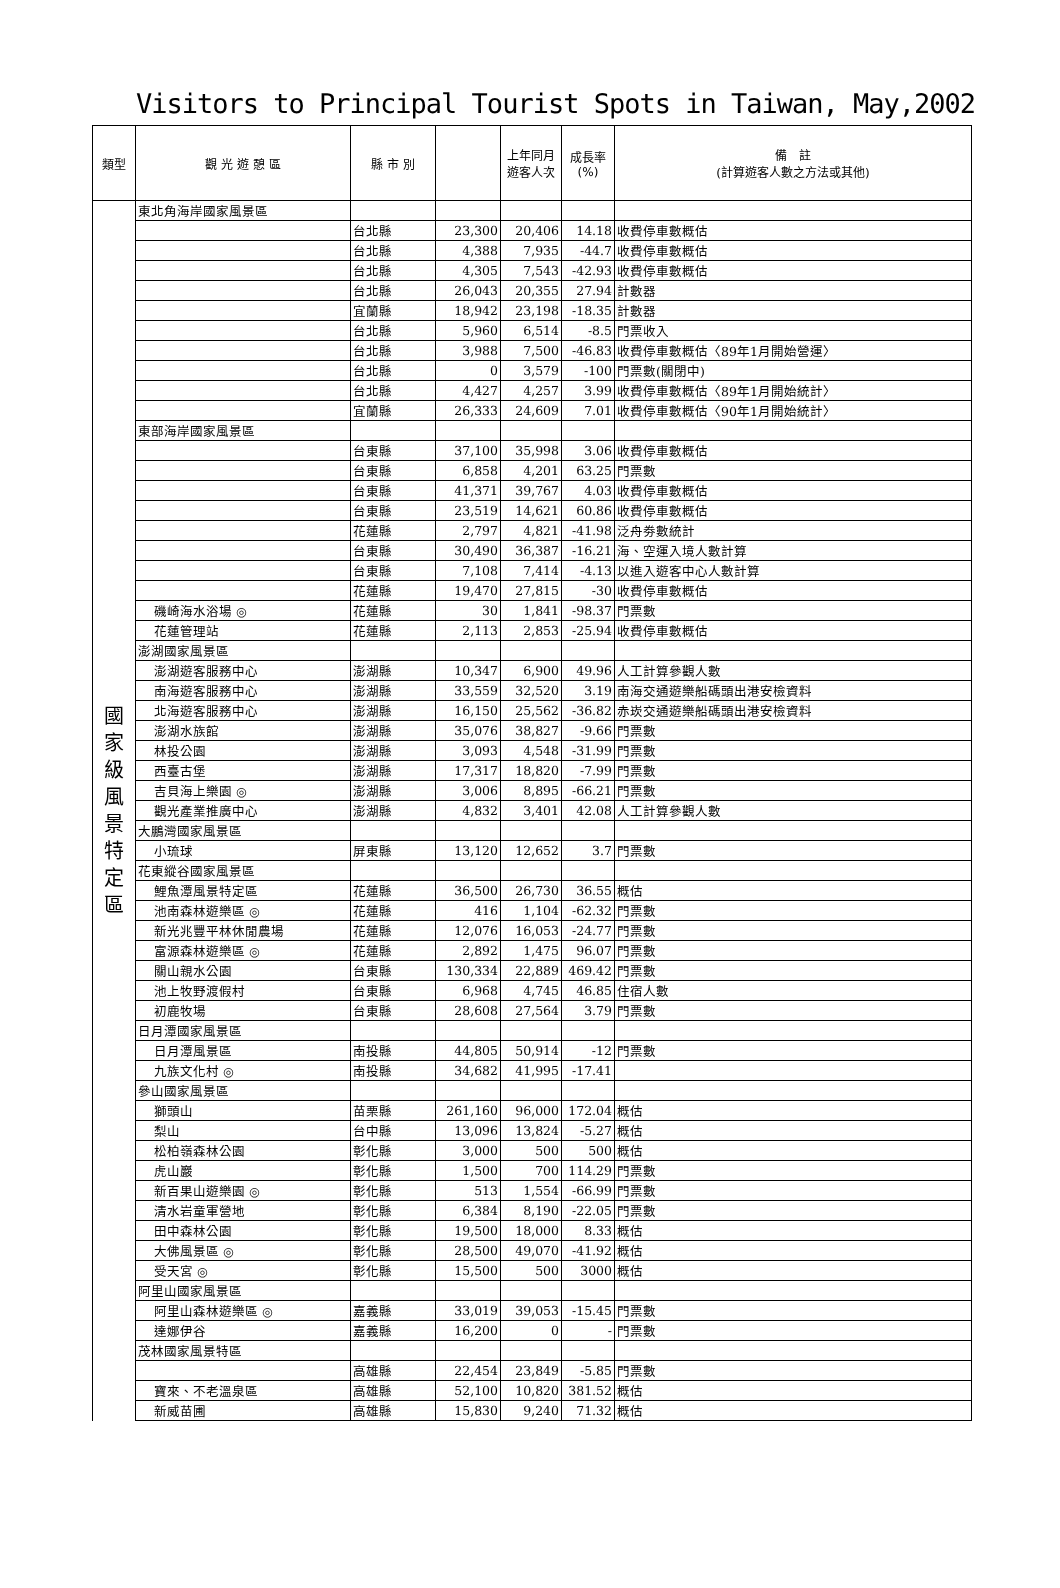Visitors to Principal Tourist Spots in Taiwan, May,2002
| 類型 | 觀 光 遊 憩 區 | 縣 市 別 | | 上年同月 遊客人次 | 成長率 (%) | 備 註 (計算遊客人數之方法或其他) |
| --- | --- | --- | --- | --- | --- | --- |
| 國 家 級 風 景 特 定 區 | 東北角海岸國家風景區 | | | | | |
| | | 台北縣 | 23,300 | 20,406 | 14.18 | 收費停車數概估 |
| | | 台北縣 | 4,388 | 7,935 | -44.7 | 收費停車數概估 |
| | | 台北縣 | 4,305 | 7,543 | -42.93 | 收費停車數概估 |
| | | 台北縣 | 26,043 | 20,355 | 27.94 | 計數器 |
| | | 宜蘭縣 | 18,942 | 23,198 | -18.35 | 計數器 |
| | | 台北縣 | 5,960 | 6,514 | -8.5 | 門票收入 |
| | | 台北縣 | 3,988 | 7,500 | -46.83 | 收費停車數概估〈89年1月開始營運〉 |
| | | 台北縣 | 0 | 3,579 | -100 | 門票數(關閉中) |
| | | 台北縣 | 4,427 | 4,257 | 3.99 | 收費停車數概估〈89年1月開始統計〉 |
| | | 宜蘭縣 | 26,333 | 24,609 | 7.01 | 收費停車數概估〈90年1月開始統計〉 |
| | 東部海岸國家風景區 | | | | | |
| | | 台東縣 | 37,100 | 35,998 | 3.06 | 收費停車數概估 |
| | | 台東縣 | 6,858 | 4,201 | 63.25 | 門票數 |
| | | 台東縣 | 41,371 | 39,767 | 4.03 | 收費停車數概估 |
| | | 台東縣 | 23,519 | 14,621 | 60.86 | 收費停車數概估 |
| | | 花蓮縣 | 2,797 | 4,821 | -41.98 | 泛舟劵數統計 |
| | | 台東縣 | 30,490 | 36,387 | -16.21 | 海、空運入境人數計算 |
| | | 台東縣 | 7,108 | 7,414 | -4.13 | 以進入遊客中心人數計算 |
| | | 花蓮縣 | 19,470 | 27,815 | -30 | 收費停車數概估 |
| | 磯崎海水浴場 ◎ | 花蓮縣 | 30 | 1,841 | -98.37 | 門票數 |
| | 花蓮管理站 | 花蓮縣 | 2,113 | 2,853 | -25.94 | 收費停車數概估 |
| | 澎湖國家風景區 | | | | | |
| | 澎湖遊客服務中心 | 澎湖縣 | 10,347 | 6,900 | 49.96 | 人工計算參觀人數 |
| | 南海遊客服務中心 | 澎湖縣 | 33,559 | 32,520 | 3.19 | 南海交通遊樂船碼頭出港安檢資料 |
| | 北海遊客服務中心 | 澎湖縣 | 16,150 | 25,562 | -36.82 | 赤崁交通遊樂船碼頭出港安檢資料 |
| | 澎湖水族館 | 澎湖縣 | 35,076 | 38,827 | -9.66 | 門票數 |
| | 林投公園 | 澎湖縣 | 3,093 | 4,548 | -31.99 | 門票數 |
| | 西臺古堡 | 澎湖縣 | 17,317 | 18,820 | -7.99 | 門票數 |
| | 吉貝海上樂園 ◎ | 澎湖縣 | 3,006 | 8,895 | -66.21 | 門票數 |
| | 觀光產業推廣中心 | 澎湖縣 | 4,832 | 3,401 | 42.08 | 人工計算參觀人數 |
| | 大鵬灣國家風景區 | | | | | |
| | 小琉球 | 屏東縣 | 13,120 | 12,652 | 3.7 | 門票數 |
| | 花東縱谷國家風景區 | | | | | |
| | 鯉魚潭風景特定區 | 花蓮縣 | 36,500 | 26,730 | 36.55 | 概估 |
| | 池南森林遊樂區 ◎ | 花蓮縣 | 416 | 1,104 | -62.32 | 門票數 |
| | 新光兆豐平林休閒農場 | 花蓮縣 | 12,076 | 16,053 | -24.77 | 門票數 |
| | 富源森林遊樂區 ◎ | 花蓮縣 | 2,892 | 1,475 | 96.07 | 門票數 |
| | 關山親水公園 | 台東縣 | 130,334 | 22,889 | 469.42 | 門票數 |
| | 池上牧野渡假村 | 台東縣 | 6,968 | 4,745 | 46.85 | 住宿人數 |
| | 初鹿牧場 | 台東縣 | 28,608 | 27,564 | 3.79 | 門票數 |
| | 日月潭國家風景區 | | | | | |
| | 日月潭風景區 | 南投縣 | 44,805 | 50,914 | -12 | 門票數 |
| | 九族文化村 ◎ | 南投縣 | 34,682 | 41,995 | -17.41 | |
| | 參山國家風景區 | | | | | |
| | 獅頭山 | 苗栗縣 | 261,160 | 96,000 | 172.04 | 概估 |
| | 梨山 | 台中縣 | 13,096 | 13,824 | -5.27 | 概估 |
| | 松柏嶺森林公園 | 彰化縣 | 3,000 | 500 | 500 | 概估 |
| | 虎山巖 | 彰化縣 | 1,500 | 700 | 114.29 | 門票數 |
| | 新百果山遊樂園 ◎ | 彰化縣 | 513 | 1,554 | -66.99 | 門票數 |
| | 清水岩童軍營地 | 彰化縣 | 6,384 | 8,190 | -22.05 | 門票數 |
| | 田中森林公園 | 彰化縣 | 19,500 | 18,000 | 8.33 | 概估 |
| | 大佛風景區 ◎ | 彰化縣 | 28,500 | 49,070 | -41.92 | 概估 |
| | 受天宮 ◎ | 彰化縣 | 15,500 | 500 | 3000 | 概估 |
| | 阿里山國家風景區 | | | | | |
| | 阿里山森林遊樂區 ◎ | 嘉義縣 | 33,019 | 39,053 | -15.45 | 門票數 |
| | 達娜伊谷 | 嘉義縣 | 16,200 | 0 | - | 門票數 |
| | 茂林國家風景特區 | | | | | |
| | | 高雄縣 | 22,454 | 23,849 | -5.85 | 門票數 |
| | 寶來、不老溫泉區 | 高雄縣 | 52,100 | 10,820 | 381.52 | 概估 |
| | 新威苗圃 | 高雄縣 | 15,830 | 9,240 | 71.32 | 概估 |